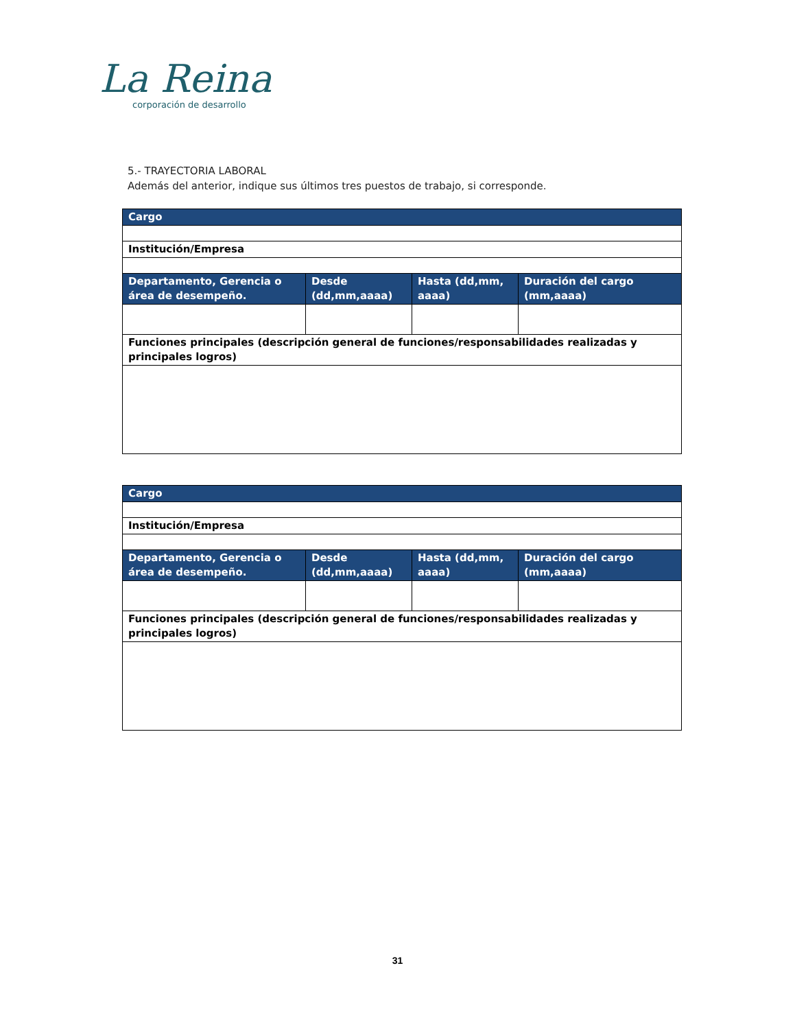La Reina
corporación de desarrollo
5.- TRAYECTORIA LABORAL
Además del anterior, indique sus últimos tres puestos de trabajo, si corresponde.
| Cargo | | | |
| --- | --- | --- | --- |
| Institución/Empresa | | | |
| Departamento, Gerencia o área de desempeño. | Desde (dd,mm,aaaa) | Hasta (dd,mm, aaaa) | Duración del cargo (mm,aaaa) |
| Funciones principales (descripción general de funciones/responsabilidades realizadas y principales logros) | | | |
| Cargo | | | |
| --- | --- | --- | --- |
| Institución/Empresa | | | |
| Departamento, Gerencia o área de desempeño. | Desde (dd,mm,aaaa) | Hasta (dd,mm, aaaa) | Duración del cargo (mm,aaaa) |
| Funciones principales (descripción general de funciones/responsabilidades realizadas y principales logros) | | | |
31